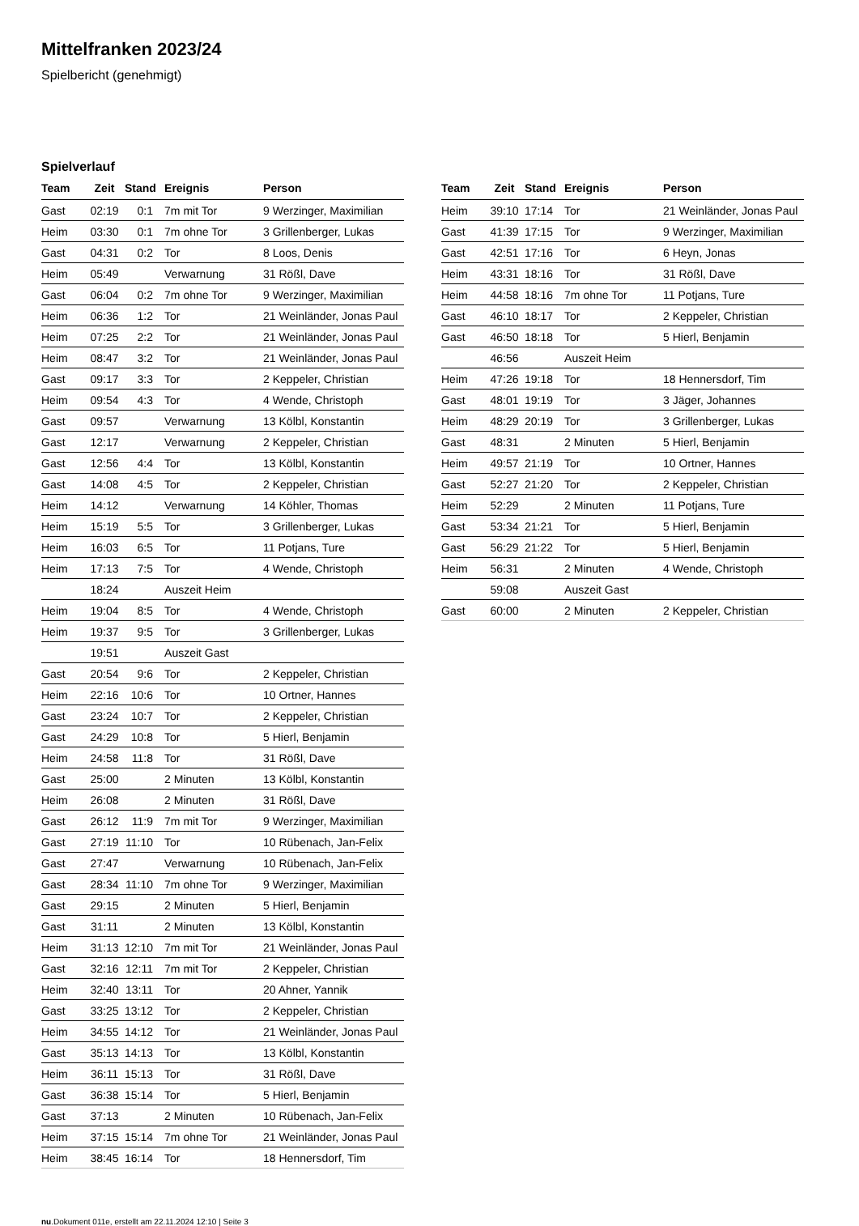Mittelfranken 2023/24
Spielbericht (genehmigt)
Spielverlauf
| Team | Zeit | Stand | Ereignis | Person |
| --- | --- | --- | --- | --- |
| Gast | 02:19 | 0:1 | 7m mit Tor | 9 Werzinger, Maximilian |
| Heim | 03:30 | 0:1 | 7m ohne Tor | 3 Grillenberger, Lukas |
| Gast | 04:31 | 0:2 | Tor | 8 Loos, Denis |
| Heim | 05:49 | | Verwarnung | 31 Rößl, Dave |
| Gast | 06:04 | 0:2 | 7m ohne Tor | 9 Werzinger, Maximilian |
| Heim | 06:36 | 1:2 | Tor | 21 Weinländer, Jonas Paul |
| Heim | 07:25 | 2:2 | Tor | 21 Weinländer, Jonas Paul |
| Heim | 08:47 | 3:2 | Tor | 21 Weinländer, Jonas Paul |
| Gast | 09:17 | 3:3 | Tor | 2 Keppeler, Christian |
| Heim | 09:54 | 4:3 | Tor | 4 Wende, Christoph |
| Gast | 09:57 | | Verwarnung | 13 Kölbl, Konstantin |
| Gast | 12:17 | | Verwarnung | 2 Keppeler, Christian |
| Gast | 12:56 | 4:4 | Tor | 13 Kölbl, Konstantin |
| Gast | 14:08 | 4:5 | Tor | 2 Keppeler, Christian |
| Heim | 14:12 | | Verwarnung | 14 Köhler, Thomas |
| Heim | 15:19 | 5:5 | Tor | 3 Grillenberger, Lukas |
| Heim | 16:03 | 6:5 | Tor | 11 Potjans, Ture |
| Heim | 17:13 | 7:5 | Tor | 4 Wende, Christoph |
| | 18:24 | | Auszeit Heim | |
| Heim | 19:04 | 8:5 | Tor | 4 Wende, Christoph |
| Heim | 19:37 | 9:5 | Tor | 3 Grillenberger, Lukas |
| | 19:51 | | Auszeit Gast | |
| Gast | 20:54 | 9:6 | Tor | 2 Keppeler, Christian |
| Heim | 22:16 | 10:6 | Tor | 10 Ortner, Hannes |
| Gast | 23:24 | 10:7 | Tor | 2 Keppeler, Christian |
| Gast | 24:29 | 10:8 | Tor | 5 Hierl, Benjamin |
| Heim | 24:58 | 11:8 | Tor | 31 Rößl, Dave |
| Gast | 25:00 | | 2 Minuten | 13 Kölbl, Konstantin |
| Heim | 26:08 | | 2 Minuten | 31 Rößl, Dave |
| Gast | 26:12 | 11:9 | 7m mit Tor | 9 Werzinger, Maximilian |
| Gast | 27:19 | 11:10 | Tor | 10 Rübenach, Jan-Felix |
| Gast | 27:47 | | Verwarnung | 10 Rübenach, Jan-Felix |
| Gast | 28:34 | 11:10 | 7m ohne Tor | 9 Werzinger, Maximilian |
| Gast | 29:15 | | 2 Minuten | 5 Hierl, Benjamin |
| Gast | 31:11 | | 2 Minuten | 13 Kölbl, Konstantin |
| Heim | 31:13 | 12:10 | 7m mit Tor | 21 Weinländer, Jonas Paul |
| Gast | 32:16 | 12:11 | 7m mit Tor | 2 Keppeler, Christian |
| Heim | 32:40 | 13:11 | Tor | 20 Ahner, Yannik |
| Gast | 33:25 | 13:12 | Tor | 2 Keppeler, Christian |
| Heim | 34:55 | 14:12 | Tor | 21 Weinländer, Jonas Paul |
| Gast | 35:13 | 14:13 | Tor | 13 Kölbl, Konstantin |
| Heim | 36:11 | 15:13 | Tor | 31 Rößl, Dave |
| Gast | 36:38 | 15:14 | Tor | 5 Hierl, Benjamin |
| Gast | 37:13 | | 2 Minuten | 10 Rübenach, Jan-Felix |
| Heim | 37:15 | 15:14 | 7m ohne Tor | 21 Weinländer, Jonas Paul |
| Heim | 38:45 | 16:14 | Tor | 18 Hennersdorf, Tim |
| Team | Zeit | Stand | Ereignis | Person |
| --- | --- | --- | --- | --- |
| Heim | 39:10 | 17:14 | Tor | 21 Weinländer, Jonas Paul |
| Gast | 41:39 | 17:15 | Tor | 9 Werzinger, Maximilian |
| Gast | 42:51 | 17:16 | Tor | 6 Heyn, Jonas |
| Heim | 43:31 | 18:16 | Tor | 31 Rößl, Dave |
| Heim | 44:58 | 18:16 | 7m ohne Tor | 11 Potjans, Ture |
| Gast | 46:10 | 18:17 | Tor | 2 Keppeler, Christian |
| Gast | 46:50 | 18:18 | Tor | 5 Hierl, Benjamin |
| | 46:56 | | Auszeit Heim | |
| Heim | 47:26 | 19:18 | Tor | 18 Hennersdorf, Tim |
| Gast | 48:01 | 19:19 | Tor | 3 Jäger, Johannes |
| Heim | 48:29 | 20:19 | Tor | 3 Grillenberger, Lukas |
| Gast | 48:31 | | 2 Minuten | 5 Hierl, Benjamin |
| Heim | 49:57 | 21:19 | Tor | 10 Ortner, Hannes |
| Gast | 52:27 | 21:20 | Tor | 2 Keppeler, Christian |
| Heim | 52:29 | | 2 Minuten | 11 Potjans, Ture |
| Gast | 53:34 | 21:21 | Tor | 5 Hierl, Benjamin |
| Gast | 56:29 | 21:22 | Tor | 5 Hierl, Benjamin |
| Heim | 56:31 | | 2 Minuten | 4 Wende, Christoph |
| | 59:08 | | Auszeit Gast | |
| Gast | 60:00 | | 2 Minuten | 2 Keppeler, Christian |
nu.Dokument 011e, erstellt am 22.11.2024 12:10 | Seite 3